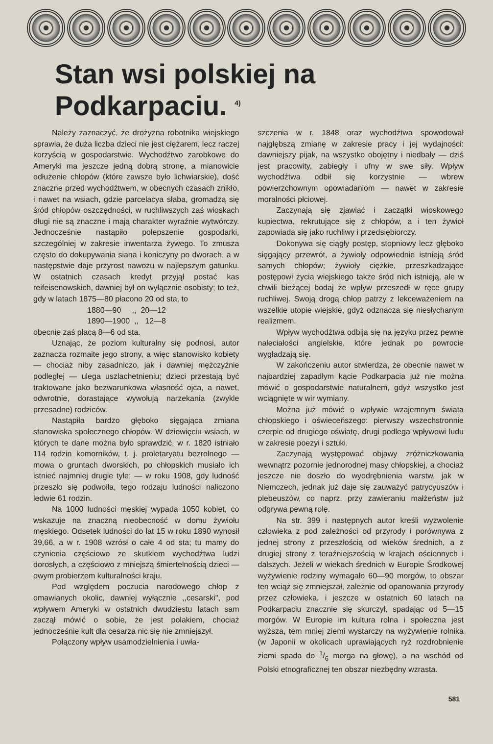Stan wsi polskiej na Podkarpaciu. <sup>4)</sup>
Należy zaznaczyć, że drożyzna robotnika wiejskiego sprawia, że duża liczba dzieci nie jest ciężarem, lecz raczej korzyścią w gospodarstwie. Wychodźtwo zarobkowe do Ameryki ma jeszcze jedną dobrą stronę, a mianowicie odłużenie chłopów (które zawsze było lichwiarskie), dość znaczne przed wychodźtwem, w obecnych czasach znikło, i nawet na wsiach, gdzie parcelacya słaba, gromadzą się śród chłopów oszczędności, w ruchliwszych zaś wioskach długi nie są znaczne i mają charakter wyraźnie wytwórczy. Jednocześnie nastąpiło polepszenie gospodarki, szczególniej w zakresie inwentarza żywego. To zmusza często do dokupywania siana i koniczyny po dworach, a w następstwie daje przyrost nawozu w najlepszym gatunku. W ostatnich czasach kredyt przyjął postać kas reifeisenowskich, dawniej był on wyłącznie osobisty; to też, gdy w latach 1875—80 płacono 20 od sta, to
1880—90 ,, 20—12
1890—1900 ,, 12—8
obecnie zaś płacą 8—6 od sta.
Uznając, że poziom kulturalny się podnosi, autor zaznacza rozmaite jego strony, a więc stanowisko kobiety — chociaż niby zasadniczo, jak i dawniej mężczyźnie podległej — ulega uszlachetnieniu; dzieci przestają być traktowane jako bezwarunkowa własność ojca, a nawet, odwrotnie, dorastające wywołują narzekania (zwykle przesadne) rodziców.
Nastąpiła bardzo głęboko sięgająca zmiana stanowiska społecznego chłopów. W dziewięciu wsiach, w których te dane można było sprawdzić, w r. 1820 istniało 114 rodzin komorników, t. j. proletaryatu bezrolnego — mowa o gruntach dworskich, po chłopskich musiało ich istnieć najmniej drugie tyle; — w roku 1908, gdy ludność przeszło się podwoiła, tego rodzaju ludności naliczono ledwie 61 rodzin.
Na 1000 ludności męskiej wypada 1050 kobiet, co wskazuje na znaczną nieobecność w domu żywiołu męskiego. Odsetek ludności do lat 15 w roku 1890 wynosił 39,66, a w r. 1908 wzrósł o całe 4 od sta; tu mamy do czynienia częściowo ze skutkiem wychodźtwa ludzi dorosłych, a częściowo z mniejszą śmiertelnością dzieci — owym probierzem kulturalności kraju.
Pod względem poczucia narodowego chłop z omawianych okolic, dawniej wyłącznie ,,cesarski'', pod wpływem Ameryki w ostatnich dwudziestu latach sam zaczął mówić o sobie, że jest polakiem, chociaż jednocześnie kult dla cesarza nic się nie zmniejszył.
Połączony wpływ usamodzielnienia i uwła-
szczenia w r. 1848 oraz wychodźtwa spowodował najgłębszą zmianę w zakresie pracy i jej wydajności: dawniejszy pijak, na wszystko obojętny i niedbały — dziś jest pracowity, zabiegły i ufny w swe siły. Wpływ wychodźtwa odbił się korzystnie — wbrew powierzchownym opowiadaniom — nawet w zakresie moralności płciowej.
Zaczynają się zjawiać i zaczątki wioskowego kupiectwa, rekrutujące się z chłopów, a i ten żywioł zapowiada się jako ruchliwy i przedsiębiorczy.
Dokonywa się ciągły postęp, stopniowy lecz głęboko sięgający przewrót, a żywioły odpowiednie istnieją śród samych chłopów; żywioły ciężkie, przeszkadzające postępowi życia wiejskiego także śród nich istnieją, ale w chwili bieżącej bodaj że wpływ przeszedł w ręce grupy ruchliwej. Swoją drogą chłop patrzy z lekceważeniem na wszelkie utopie wiejskie, gdyż odznacza się niesłychanym realizmem.
Wpływ wychodźtwa odbija się na języku przez pewne naleciałości angielskie, które jednak po powrocie wygładzają się.
W zakończeniu autor stwierdza, że obecnie nawet w najbardziej zapadłym kącie Podkarpacia już nie można mówić o gospodarstwie naturalnem, gdyż wszystko jest wciągnięte w wir wymiany.
Można już mówić o wpływie wzajemnym świata chłopskiego i oświeceńszego: pierwszy wszechstronnie czerpie od drugiego oświatę, drugi podlega wpływowi ludu w zakresie poezyi i sztuki.
Zaczynają występować objawy zróżniczkowania wewnątrz pozornie jednorodnej masy chłopskiej, a chociaż jeszcze nie doszło do wyodrębnienia warstw, jak w Niemczech, jednak już daje się zauważyć patrycyuszów i plebeuszów, co naprz. przy zawieraniu małżeństw już odgrywa pewną rolę.
Na str. 399 i następnych autor kreśli wyzwolenie człowieka z pod zależności od przyrody i porównywa z jednej strony z przeszłością od wieków średnich, a z drugiej strony z teraźniejszością w krajach ościennych i dalszych. Jeżeli w wiekach średnich w Europie Środkowej wyżywienie rodziny wymagało 60—90 morgów, to obszar ten wciąż się zmniejszał, zależnie od opanowania przyrody przez człowieka, i jeszcze w ostatnich 60 latach na Podkarpaciu znacznie się skurczył, spadając od 5—15 morgów. W Europie im kultura rolna i społeczna jest wyższa, tem mniej ziemi wystarczy na wyżywienie rolnika (w Japonii w okolicach uprawiających ryż rozdrobnienie ziemi spada do 1/6 morga na głowę), a na wschód od Polski etnograficznej ten obszar niezbędny wzrasta.
581